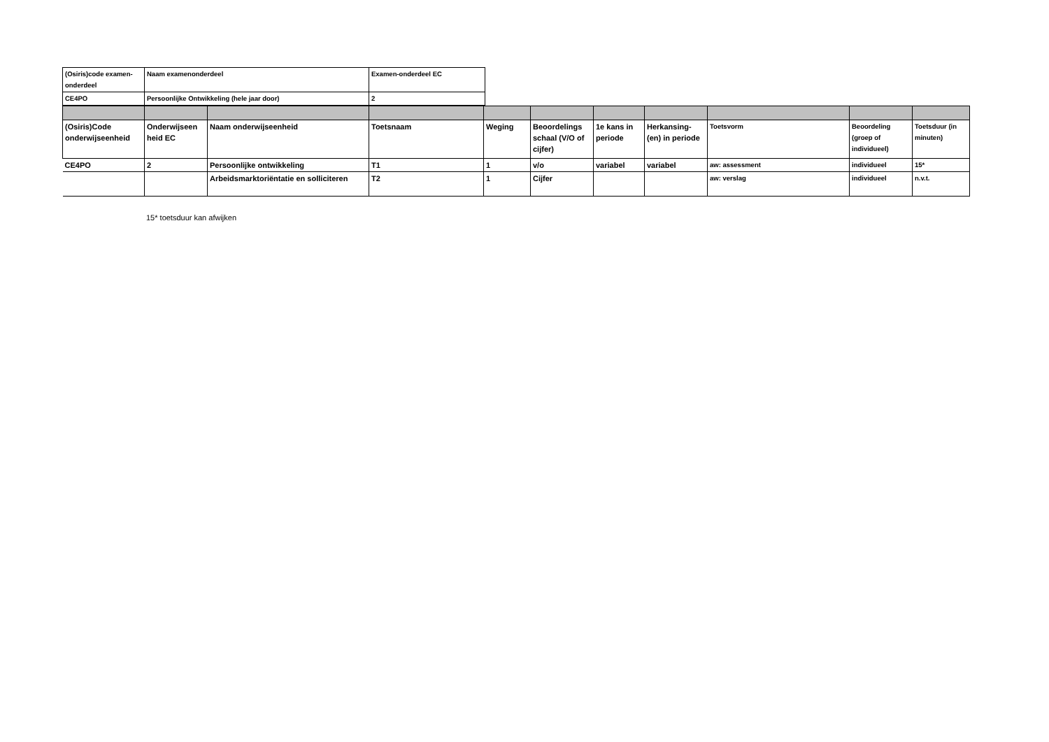| (Osiris)code examen-onderdeel | Naam examenonderdeel | Examen-onderdeel EC |
| CE4PO | Persoonlijke Ontwikkeling (hele jaar door) | 2 |
| (Osiris)Code onderwijseenheid | Onderwijseen heid EC | Naam onderwijseenheid | Toetsnaam | Weging | Beoordelings schaal (V/O of cijfer) | 1e kans in periode | Herkansing-(en) in periode | Toetsvorm | Beoordeling (groep of individueel) | Toetsduur (in minuten) |
| CE4PO | 2 | Persoonlijke ontwikkeling | T1 | 1 | v/o | variabel | variabel | aw: assessment | individueel | 15* |
| | | Arbeidsmarktoriëntatie en solliciteren | T2 | 1 | Cijfer | | | aw: verslag | individueel | n.v.t. |
15* toetsduur kan afwijken